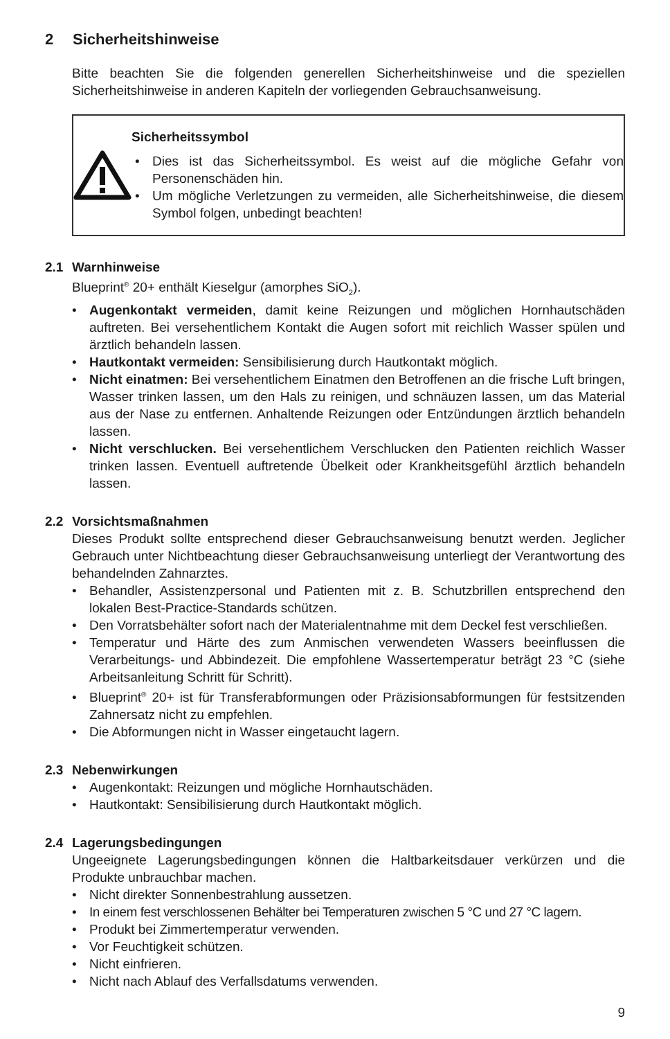2 Sicherheitshinweise
Bitte beachten Sie die folgenden generellen Sicherheitshinweise und die speziellen Sicherheitshinweise in anderen Kapiteln der vorliegenden Gebrauchsanweisung.
Sicherheitssymbol
Dies ist das Sicherheitssymbol. Es weist auf die mögliche Gefahr von Personenschäden hin.
Um mögliche Verletzungen zu vermeiden, alle Sicherheitshinweise, die diesem Symbol folgen, unbedingt beachten!
2.1 Warnhinweise
Blueprint<sup>®</sup> 20+ enthält Kieselgur (amorphes SiO<sub>2</sub>).
Augenkontakt vermeiden, damit keine Reizungen und möglichen Hornhautschä­den auftreten. Bei versehentlichem Kontakt die Augen sofort mit reichlich Wasser spülen und ärztlich behandeln lassen.
Hautkontakt vermeiden: Sensibilisierung durch Hautkontakt möglich.
Nicht einatmen: Bei versehentlichem Einatmen den Betroffenen an die frische Luft bringen, Wasser trinken lassen, um den Hals zu reinigen, und schnäuzen lassen, um das Material aus der Nase zu entfernen. Anhaltende Reizungen oder Entzündungen ärztlich behandeln lassen.
Nicht verschlucken. Bei versehentlichem Verschlucken den Patienten reichlich Wasser trinken lassen. Eventuell auftretende Übelkeit oder Krankheitsgefühl ärztlich behandeln lassen.
2.2 Vorsichtsmaßnahmen
Dieses Produkt sollte entsprechend dieser Gebrauchsanweisung benutzt werden. Jeglicher Gebrauch unter Nichtbeachtung dieser Gebrauchsanweisung unterliegt der Verantwortung des behandelnden Zahnarztes.
Behandler, Assistenzpersonal und Patienten mit z. B. Schutzbrillen entsprechend den lokalen Best-Practice-Standards schützen.
Den Vorratsbehälter sofort nach der Materialentnahme mit dem Deckel fest ver­schließen.
Temperatur und Härte des zum Anmischen verwendeten Wassers beeinflussen die Verarbeitungs- und Abbindezeit. Die empfohlene Wassertemperatur beträgt 23 °C (siehe Arbeitsanleitung Schritt für Schritt).
Blueprint<sup>®</sup> 20+ ist für Transferabformungen oder Präzisionsabformungen für festsit­zenden Zahnersatz nicht zu empfehlen.
Die Abformungen nicht in Wasser eingetaucht lagern.
2.3 Nebenwirkungen
Augenkontakt: Reizungen und mögliche Hornhautschäden.
Hautkontakt: Sensibilisierung durch Hautkontakt möglich.
2.4 Lagerungsbedingungen
Ungeeignete Lagerungsbedingungen können die Haltbarkeitsdauer verkürzen und die Produkte unbrauchbar machen.
Nicht direkter Sonnenbestrahlung aussetzen.
In einem fest verschlossenen Behälter bei Temperaturen zwischen 5 °C und 27 °C lagern.
Produkt bei Zimmertemperatur verwenden.
Vor Feuchtigkeit schützen.
Nicht einfrieren.
Nicht nach Ablauf des Verfallsdatums verwenden.
9